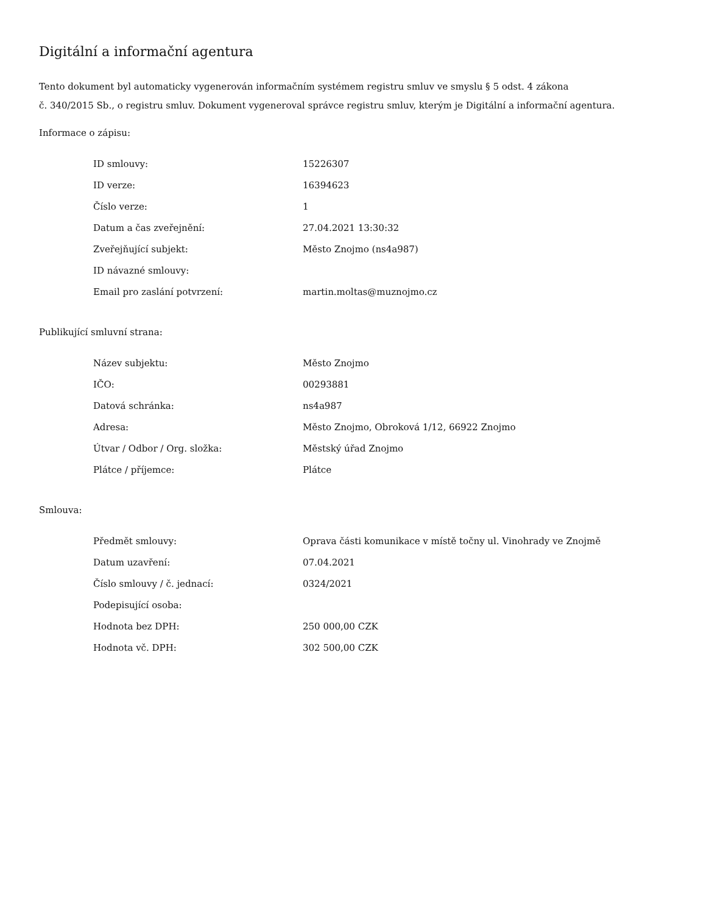Digitální a informační agentura
Tento dokument byl automaticky vygenerován informačním systémem registru smluv ve smyslu § 5 odst. 4 zákona
č. 340/2015 Sb., o registru smluv. Dokument vygeneroval správce registru smluv, kterým je Digitální a informační agentura.
Informace o zápisu:
| ID smlouvy: | 15226307 |
| ID verze: | 16394623 |
| Číslo verze: | 1 |
| Datum a čas zveřejnění: | 27.04.2021 13:30:32 |
| Zveřejňující subjekt: | Město Znojmo (ns4a987) |
| ID návazné smlouvy: | |
| Email pro zaslání potvrzení: | martin.moltas@muznojmo.cz |
Publikující smluvní strana:
| Název subjektu: | Město Znojmo |
| IČO: | 00293881 |
| Datová schránka: | ns4a987 |
| Adresa: | Město Znojmo, Obroková 1/12, 66922 Znojmo |
| Útvar / Odbor / Org. složka: | Městský úřad Znojmo |
| Plátce / příjemce: | Plátce |
Smlouva:
| Předmět smlouvy: | Oprava části komunikace v místě točny ul. Vinohrady ve Znojmě |
| Datum uzavření: | 07.04.2021 |
| Číslo smlouvy / č. jednací: | 0324/2021 |
| Podepisující osoba: | |
| Hodnota bez DPH: | 250 000,00 CZK |
| Hodnota vč. DPH: | 302 500,00 CZK |